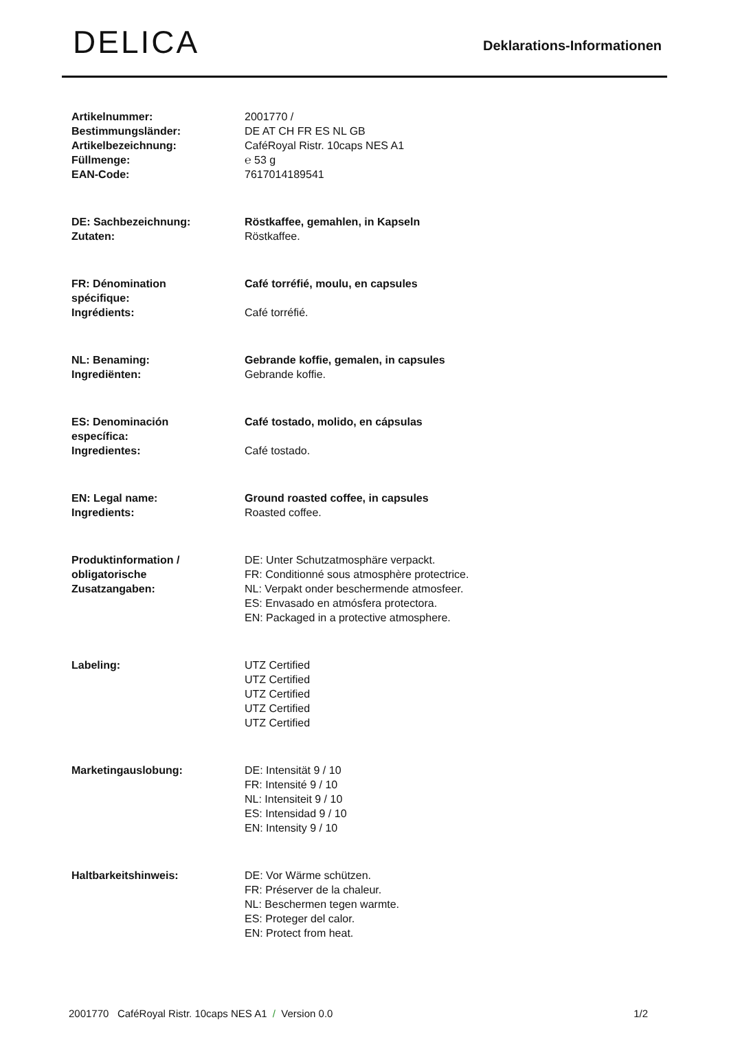DELICA
Deklarations-Informationen
| Artikelnummer: Bestimmungsländer: Artikelbezeichnung: Füllmenge: EAN-Code: | 2001770 / DE AT CH FR ES NL GB CaféRoyal Ristr. 10caps NES A1 ℮ 53 g 7617014189541 |
| DE: Sachbezeichnung: Zutaten: | Röstkaffee, gemahlen, in Kapseln Röstkaffee. |
| FR: Dénomination spécifique: Ingrédients: | Café torréfié, moulu, en capsules Café torréfié. |
| NL: Benaming: Ingrediënten: | Gebrande koffie, gemalen, in capsules Gebrande koffie. |
| ES: Denominación específica: Ingredientes: | Café tostado, molido, en cápsulas Café tostado. |
| EN: Legal name: Ingredients: | Ground roasted coffee, in capsules Roasted coffee. |
| Produktinformation / obligatorische Zusatzangaben: | DE: Unter Schutzatmosphäre verpackt. FR: Conditionné sous atmosphère protectrice. NL: Verpakt onder beschermende atmosfeer. ES: Envasado en atmósfera protectora. EN: Packaged in a protective atmosphere. |
| Labeling: | UTZ Certified UTZ Certified UTZ Certified UTZ Certified UTZ Certified |
| Marketingauslobung: | DE: Intensität 9 / 10 FR: Intensité 9 / 10 NL: Intensiteit 9 / 10 ES: Intensidad 9 / 10 EN: Intensity 9 / 10 |
| Haltbarkeitshinweis: | DE: Vor Wärme schützen. FR: Préserver de la chaleur. NL: Beschermen tegen warmte. ES: Proteger del calor. EN: Protect from heat. |
2001770 CaféRoyal Ristr. 10caps NES A1 / Version 0.0 1/2